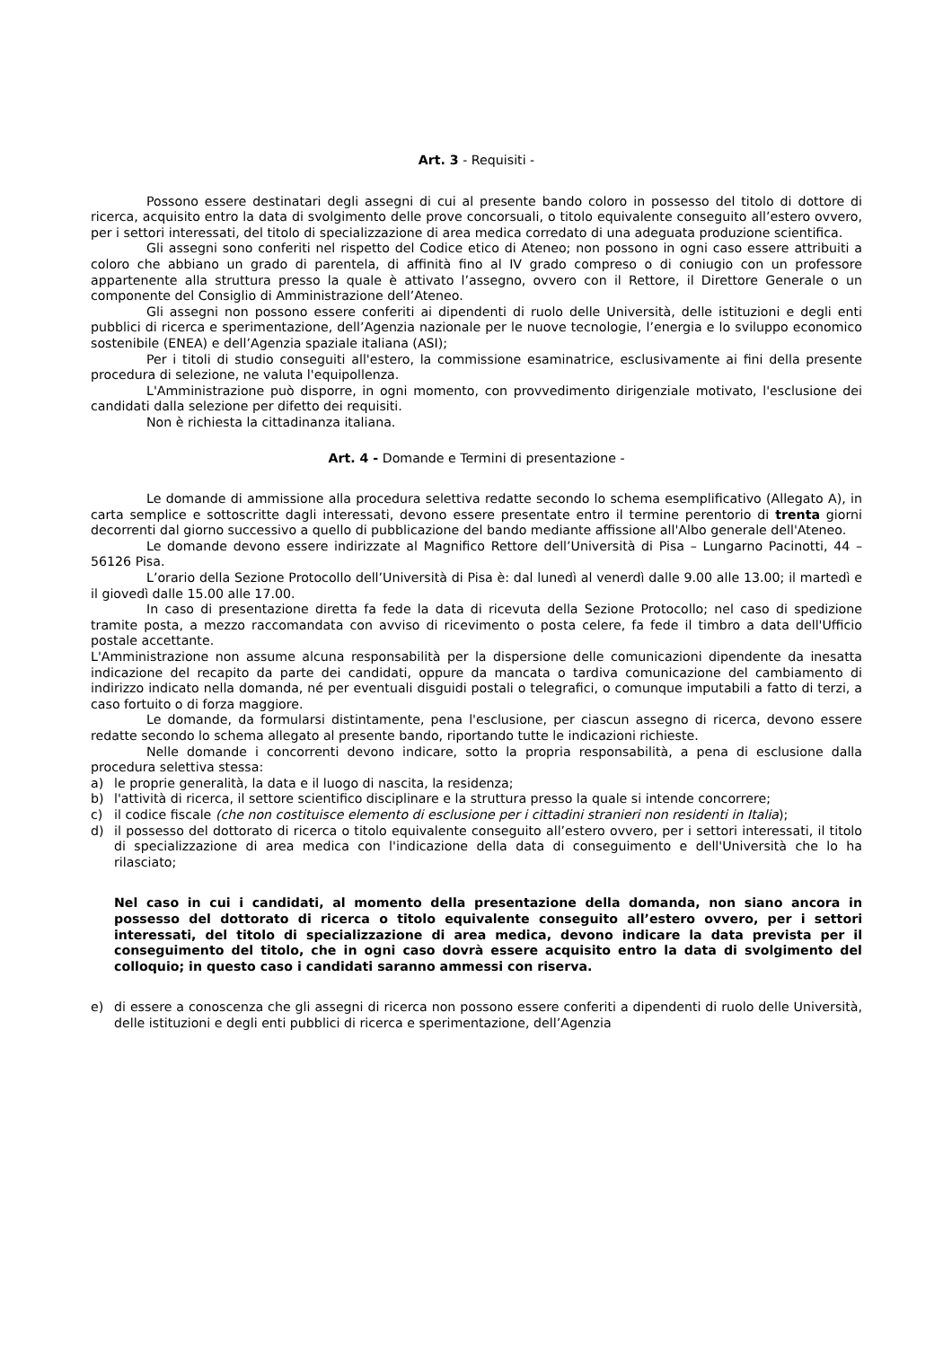Art. 3 - Requisiti -
Possono essere destinatari degli assegni di cui al presente bando coloro in possesso del titolo di dottore di ricerca, acquisito entro la data di svolgimento delle prove concorsuali, o titolo equivalente conseguito all’estero ovvero, per i settori interessati, del titolo di specializzazione di area medica corredato di una adeguata produzione scientifica.
Gli assegni sono conferiti nel rispetto del Codice etico di Ateneo; non possono in ogni caso essere attribuiti a coloro che abbiano un grado di parentela, di affinità fino al IV grado compreso o di coniugio con un professore appartenente alla struttura presso la quale è attivato l’assegno, ovvero con il Rettore, il Direttore Generale o un componente del Consiglio di Amministrazione dell’Ateneo.
Gli assegni non possono essere conferiti ai dipendenti di ruolo delle Università, delle istituzioni e degli enti pubblici di ricerca e sperimentazione, dell’Agenzia nazionale per le nuove tecnologie, l’energia e lo sviluppo economico sostenibile (ENEA) e dell’Agenzia spaziale italiana (ASI);
Per i titoli di studio conseguiti all'estero, la commissione esaminatrice, esclusivamente ai fini della presente procedura di selezione, ne valuta l'equipollenza.
L'Amministrazione può disporre, in ogni momento, con provvedimento dirigenziale motivato, l'esclusione dei candidati dalla selezione per difetto dei requisiti.
Non è richiesta la cittadinanza italiana.
Art. 4 - Domande e Termini di presentazione -
Le domande di ammissione alla procedura selettiva redatte secondo lo schema esemplificativo (Allegato A), in carta semplice e sottoscritte dagli interessati, devono essere presentate entro il termine perentorio di trenta giorni decorrenti dal giorno successivo a quello di pubblicazione del bando mediante affissione all'Albo generale dell'Ateneo.
Le domande devono essere indirizzate al Magnifico Rettore dell’Università di Pisa – Lungarno Pacinotti, 44 – 56126 Pisa.
L’orario della Sezione Protocollo dell’Università di Pisa è: dal lunedì al venerdì dalle 9.00 alle 13.00; il martedì e il giovedì dalle 15.00 alle 17.00.
In caso di presentazione diretta fa fede la data di ricevuta della Sezione Protocollo; nel caso di spedizione tramite posta, a mezzo raccomandata con avviso di ricevimento o posta celere, fa fede il timbro a data dell'Ufficio postale accettante.
L'Amministrazione non assume alcuna responsabilità per la dispersione delle comunicazioni dipendente da inesatta indicazione del recapito da parte dei candidati, oppure da mancata o tardiva comunicazione del cambiamento di indirizzo indicato nella domanda, né per eventuali disguidi postali o telegrafici, o comunque imputabili a fatto di terzi, a caso fortuito o di forza maggiore.
Le domande, da formularsi distintamente, pena l'esclusione, per ciascun assegno di ricerca, devono essere redatte secondo lo schema allegato al presente bando, riportando tutte le indicazioni richieste.
Nelle domande i concorrenti devono indicare, sotto la propria responsabilità, a pena di esclusione dalla procedura selettiva stessa:
a) le proprie generalità, la data e il luogo di nascita, la residenza;
b) l'attività di ricerca, il settore scientifico disciplinare e la struttura presso la quale si intende concorrere;
c) il codice fiscale (che non costituisce elemento di esclusione per i cittadini stranieri non residenti in Italia);
d) il possesso del dottorato di ricerca o titolo equivalente conseguito all’estero ovvero, per i settori interessati, il titolo di specializzazione di area medica con l'indicazione della data di conseguimento e dell'Università che lo ha rilasciato;
Nel caso in cui i candidati, al momento della presentazione della domanda, non siano ancora in possesso del dottorato di ricerca o titolo equivalente conseguito all’estero ovvero, per i settori interessati, del titolo di specializzazione di area medica, devono indicare la data prevista per il conseguimento del titolo, che in ogni caso dovrà essere acquisito entro la data di svolgimento del colloquio; in questo caso i candidati saranno ammessi con riserva.
e) di essere a conoscenza che gli assegni di ricerca non possono essere conferiti a dipendenti di ruolo delle Università, delle istituzioni e degli enti pubblici di ricerca e sperimentazione, dell’Agenzia